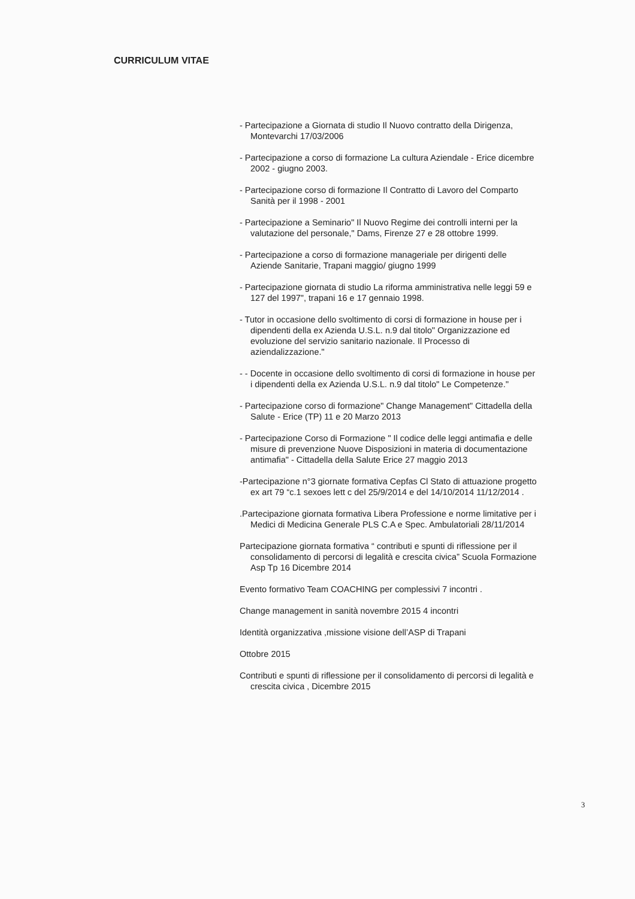CURRICULUM VITAE
- Partecipazione a Giornata di studio Il Nuovo contratto della Dirigenza, Montevarchi 17/03/2006
- Partecipazione a corso di formazione La cultura Aziendale - Erice dicembre 2002 - giugno 2003.
- Partecipazione corso di formazione Il Contratto di Lavoro del Comparto Sanità per il 1998 - 2001
- Partecipazione a Seminario" Il Nuovo Regime dei controlli interni per la valutazione del personale," Dams, Firenze 27 e 28 ottobre 1999.
- Partecipazione a corso di formazione manageriale per dirigenti delle Aziende Sanitarie, Trapani maggio/ giugno 1999
- Partecipazione giornata di studio La riforma amministrativa nelle leggi 59 e 127 del 1997", trapani 16 e 17 gennaio 1998.
- Tutor in occasione dello svoltimento di corsi di formazione in house per i dipendenti della ex Azienda U.S.L. n.9 dal titolo" Organizzazione ed evoluzione del servizio sanitario nazionale. Il Processo di aziendalizzazione."
- - Docente in occasione dello svoltimento di corsi di formazione in house per i dipendenti della ex Azienda U.S.L. n.9 dal titolo" Le Competenze."
- Partecipazione corso di formazione" Change Management" Cittadella della Salute - Erice (TP) 11 e 20 Marzo 2013
- Partecipazione Corso di Formazione " Il codice delle leggi antimafia e delle misure di prevenzione Nuove Disposizioni in materia di documentazione antimafia" - Cittadella della Salute Erice 27 maggio 2013
-Partecipazione n°3 giornate formativa Cepfas Cl Stato di attuazione progetto ex art 79 “c.1 sexoes lett c del 25/9/2014 e del 14/10/2014 11/12/2014 .
.Partecipazione giornata formativa Libera Professione e norme limitative per i Medici di Medicina Generale PLS C.A e Spec. Ambulatoriali 28/11/2014
Partecipazione giornata formativa “ contributi e spunti di riflessione per il consolidamento di percorsi di legalità e crescita civica” Scuola Formazione Asp Tp 16 Dicembre 2014
Evento formativo Team COACHING per complessivi 7 incontri .
Change management in sanità novembre 2015 4 incontri
Identità organizzativa ,missione visione dell’ASP di Trapani
Ottobre 2015
Contributi e spunti di riflessione per il consolidamento di percorsi di legalità e crescita civica , Dicembre 2015
3